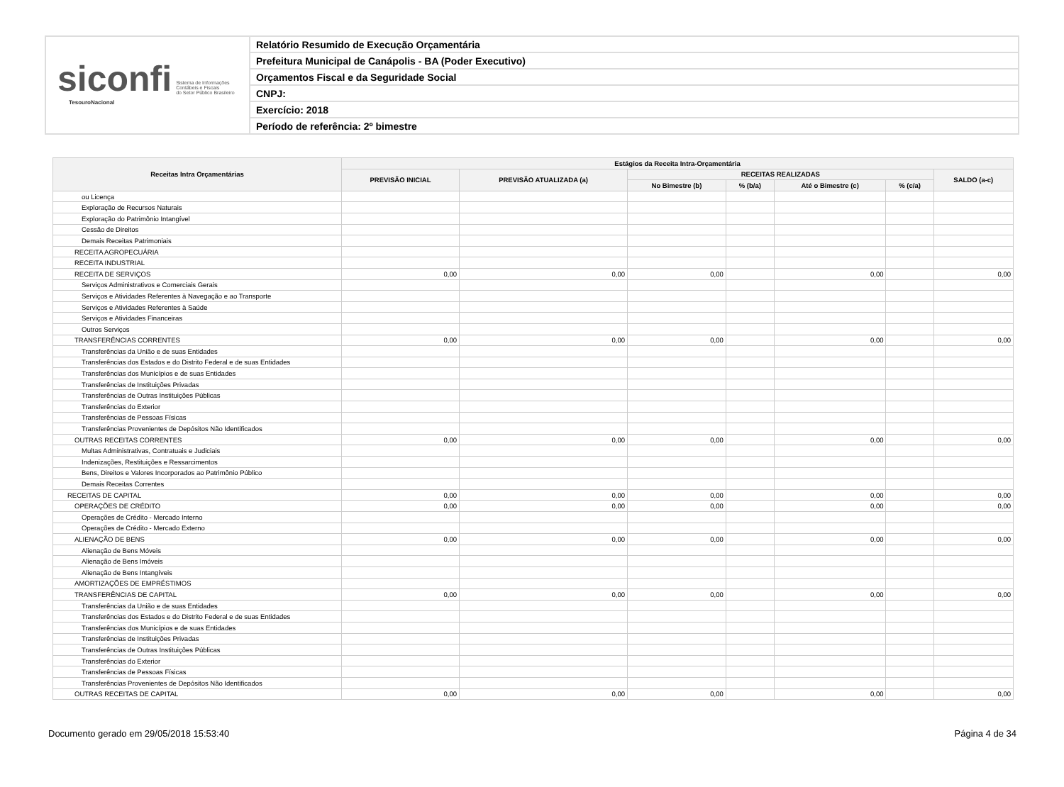siconfi Sistema de Informações
Contábeis e Fiscais
do Setor Público Brasileiro
TesouroNacional
Relatório Resumido de Execução Orçamentária
Prefeitura Municipal de Canápolis - BA (Poder Executivo)
Orçamentos Fiscal e da Seguridade Social
CNPJ:
Exercício: 2018
Período de referência: 2º bimestre
| Receitas Intra Orçamentárias | Estágios da Receita Intra-Orçamentária | | | | | | |
| --- | --- | --- | --- | --- | --- | --- | --- |
| | PREVISÃO INICIAL | PREVISÃO ATUALIZADA (a) | RECEITAS REALIZADAS | | | | SALDO (a-c) |
| | | | No Bimestre (b) | % (b/a) | Até o Bimestre (c) | % (c/a) | |
| ou Licença | | | | | | | |
| Exploração de Recursos Naturais | | | | | | | |
| Exploração do Patrimônio Intangível | | | | | | | |
| Cessão de Direitos | | | | | | | |
| Demais Receitas Patrimoniais | | | | | | | |
| RECEITA AGROPECUÁRIA | | | | | | | |
| RECEITA INDUSTRIAL | | | | | | | |
| RECEITA DE SERVIÇOS | 0,00 | 0,00 | 0,00 | | 0,00 | | 0,00 |
| Serviços Administrativos e Comerciais Gerais | | | | | | | |
| Serviços e Atividades Referentes à Navegação e ao Transporte | | | | | | | |
| Serviços e Atividades Referentes à Saúde | | | | | | | |
| Serviços e Atividades Financeiras | | | | | | | |
| Outros Serviços | | | | | | | |
| TRANSFERÊNCIAS CORRENTES | 0,00 | 0,00 | 0,00 | | 0,00 | | 0,00 |
| Transferências da União e de suas Entidades | | | | | | | |
| Transferências dos Estados e do Distrito Federal e de suas Entidades | | | | | | | |
| Transferências dos Municípios e de suas Entidades | | | | | | | |
| Transferências de Instituições Privadas | | | | | | | |
| Transferências de Outras Instituições Públicas | | | | | | | |
| Transferências do Exterior | | | | | | | |
| Transferências de Pessoas Físicas | | | | | | | |
| Transferências Provenientes de Depósitos Não Identificados | | | | | | | |
| OUTRAS RECEITAS CORRENTES | 0,00 | 0,00 | 0,00 | | 0,00 | | 0,00 |
| Multas Administrativas, Contratuais e Judiciais | | | | | | | |
| Indenizações, Restituições e Ressarcimentos | | | | | | | |
| Bens, Direitos e Valores Incorporados ao Patrimônio Público | | | | | | | |
| Demais Receitas Correntes | | | | | | | |
| RECEITAS DE CAPITAL | 0,00 | 0,00 | 0,00 | | 0,00 | | 0,00 |
| OPERAÇÕES DE CRÉDITO | 0,00 | 0,00 | 0,00 | | 0,00 | | 0,00 |
| Operações de Crédito - Mercado Interno | | | | | | | |
| Operações de Crédito - Mercado Externo | | | | | | | |
| ALIENAÇÃO DE BENS | 0,00 | 0,00 | 0,00 | | 0,00 | | 0,00 |
| Alienação de Bens Móveis | | | | | | | |
| Alienação de Bens Imóveis | | | | | | | |
| Alienação de Bens Intangíveis | | | | | | | |
| AMORTIZAÇÕES DE EMPRÉSTIMOS | | | | | | | |
| TRANSFERÊNCIAS DE CAPITAL | 0,00 | 0,00 | 0,00 | | 0,00 | | 0,00 |
| Transferências da União e de suas Entidades | | | | | | | |
| Transferências dos Estados e do Distrito Federal e de suas Entidades | | | | | | | |
| Transferências dos Municípios e de suas Entidades | | | | | | | |
| Transferências de Instituições Privadas | | | | | | | |
| Transferências de Outras Instituições Públicas | | | | | | | |
| Transferências do Exterior | | | | | | | |
| Transferências de Pessoas Físicas | | | | | | | |
| Transferências Provenientes de Depósitos Não Identificados | | | | | | | |
| OUTRAS RECEITAS DE CAPITAL | 0,00 | 0,00 | 0,00 | | 0,00 | | 0,00 |
Documento gerado em 29/05/2018 15:53:40 Página 4 de 34